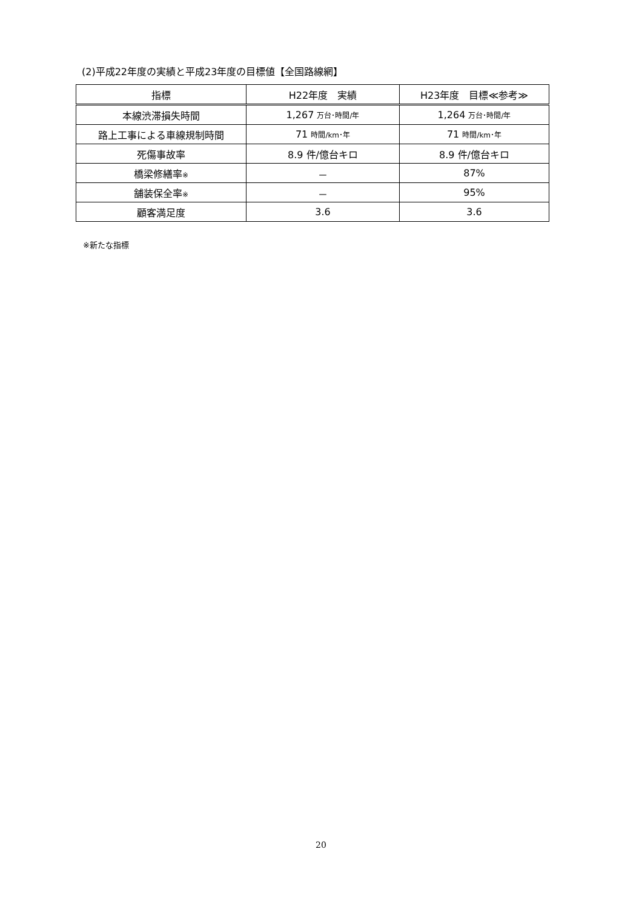(2)平成22年度の実績と平成23年度の目標値【全国路線網】
| 指標 | H22年度 実績 | H23年度 目標≪参考≫ |
| --- | --- | --- |
| 本線渋滞損失時間 | 1,267 万台･時間/年 | 1,264 万台･時間/年 |
| 路上工事による車線規制時間 | 71 時間/km･年 | 71 時間/km･年 |
| 死傷事故率 | 8.9 件/億台キロ | 8.9 件/億台キロ |
| 橋梁修繕率 ※ | － | 87% |
| 舗装保全率 ※ | － | 95% |
| 顧客満足度 | 3.6 | 3.6 |
※新たな指標
20